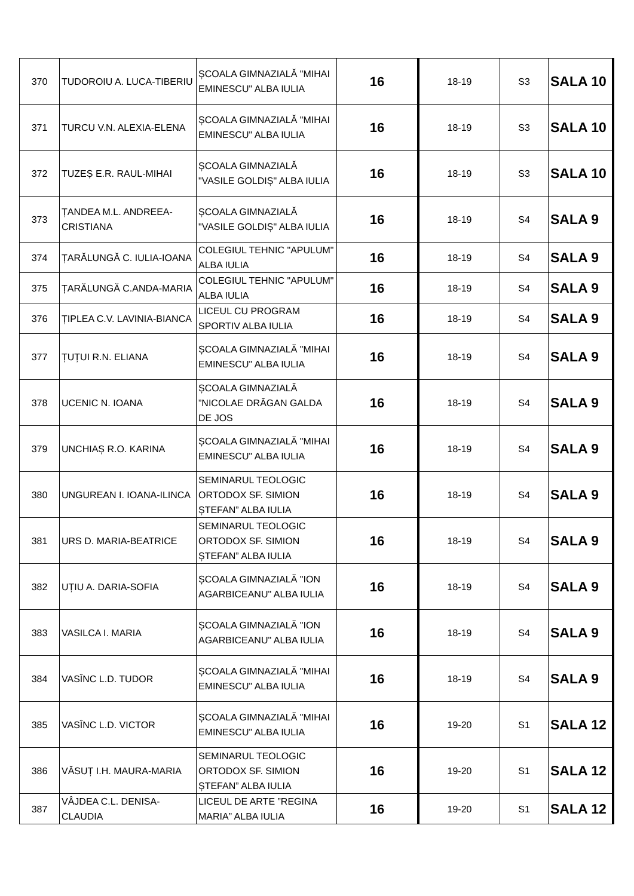| 370 | TUDOROIU A. LUCA-TIBERIU | ȘCOALA GIMNAZIALĂ "MIHAI EMINESCU" ALBA IULIA | 16 | 18-19 | S3 | SALA 10 |
| 371 | TURCU V.N. ALEXIA-ELENA | ȘCOALA GIMNAZIALĂ "MIHAI EMINESCU" ALBA IULIA | 16 | 18-19 | S3 | SALA 10 |
| 372 | TUZEȘ E.R. RAUL-MIHAI | ȘCOALA GIMNAZIALĂ "VASILE GOLDIȘ" ALBA IULIA | 16 | 18-19 | S3 | SALA 10 |
| 373 | ȚANDEA M.L. ANDREEA-CRISTIANA | ȘCOALA GIMNAZIALĂ "VASILE GOLDIȘ" ALBA IULIA | 16 | 18-19 | S4 | SALA 9 |
| 374 | ȚARĂLUNGĂ C. IULIA-IOANA | COLEGIUL TEHNIC "APULUM" ALBA IULIA | 16 | 18-19 | S4 | SALA 9 |
| 375 | ȚARĂLUNGĂ C.ANDA-MARIA | COLEGIUL TEHNIC "APULUM" ALBA IULIA | 16 | 18-19 | S4 | SALA 9 |
| 376 | ȚIPLEA C.V. LAVINIA-BIANCA | LICEUL CU PROGRAM SPORTIV ALBA IULIA | 16 | 18-19 | S4 | SALA 9 |
| 377 | ȚUȚUI R.N. ELIANA | ȘCOALA GIMNAZIALĂ "MIHAI EMINESCU" ALBA IULIA | 16 | 18-19 | S4 | SALA 9 |
| 378 | UCENIC N. IOANA | ȘCOALA GIMNAZIALĂ ”NICOLAE DRĂGAN GALDA DE JOS | 16 | 18-19 | S4 | SALA 9 |
| 379 | UNCHIAȘ R.O. KARINA | ȘCOALA GIMNAZIALĂ "MIHAI EMINESCU" ALBA IULIA | 16 | 18-19 | S4 | SALA 9 |
| 380 | UNGUREAN I. IOANA-ILINCA | SEMINARUL TEOLOGIC ORTODOX SF. SIMION ȘTEFAN” ALBA IULIA | 16 | 18-19 | S4 | SALA 9 |
| 381 | URS D. MARIA-BEATRICE | SEMINARUL TEOLOGIC ORTODOX SF. SIMION ȘTEFAN” ALBA IULIA | 16 | 18-19 | S4 | SALA 9 |
| 382 | UȚIU A. DARIA-SOFIA | ȘCOALA GIMNAZIALĂ "ION AGARBICEANU" ALBA IULIA | 16 | 18-19 | S4 | SALA 9 |
| 383 | VASILCA I. MARIA | ȘCOALA GIMNAZIALĂ "ION AGARBICEANU" ALBA IULIA | 16 | 18-19 | S4 | SALA 9 |
| 384 | VASÎNC L.D. TUDOR | ȘCOALA GIMNAZIALĂ "MIHAI EMINESCU" ALBA IULIA | 16 | 18-19 | S4 | SALA 9 |
| 385 | VASÎNC L.D. VICTOR | ȘCOALA GIMNAZIALĂ "MIHAI EMINESCU" ALBA IULIA | 16 | 19-20 | S1 | SALA 12 |
| 386 | VĂSUȚ I.H. MAURA-MARIA | SEMINARUL TEOLOGIC ORTODOX SF. SIMION ȘTEFAN” ALBA IULIA | 16 | 19-20 | S1 | SALA 12 |
| 387 | VÂJDEA C.L. DENISA-CLAUDIA | LICEUL DE ARTE ”REGINA MARIA” ALBA IULIA | 16 | 19-20 | S1 | SALA 12 |